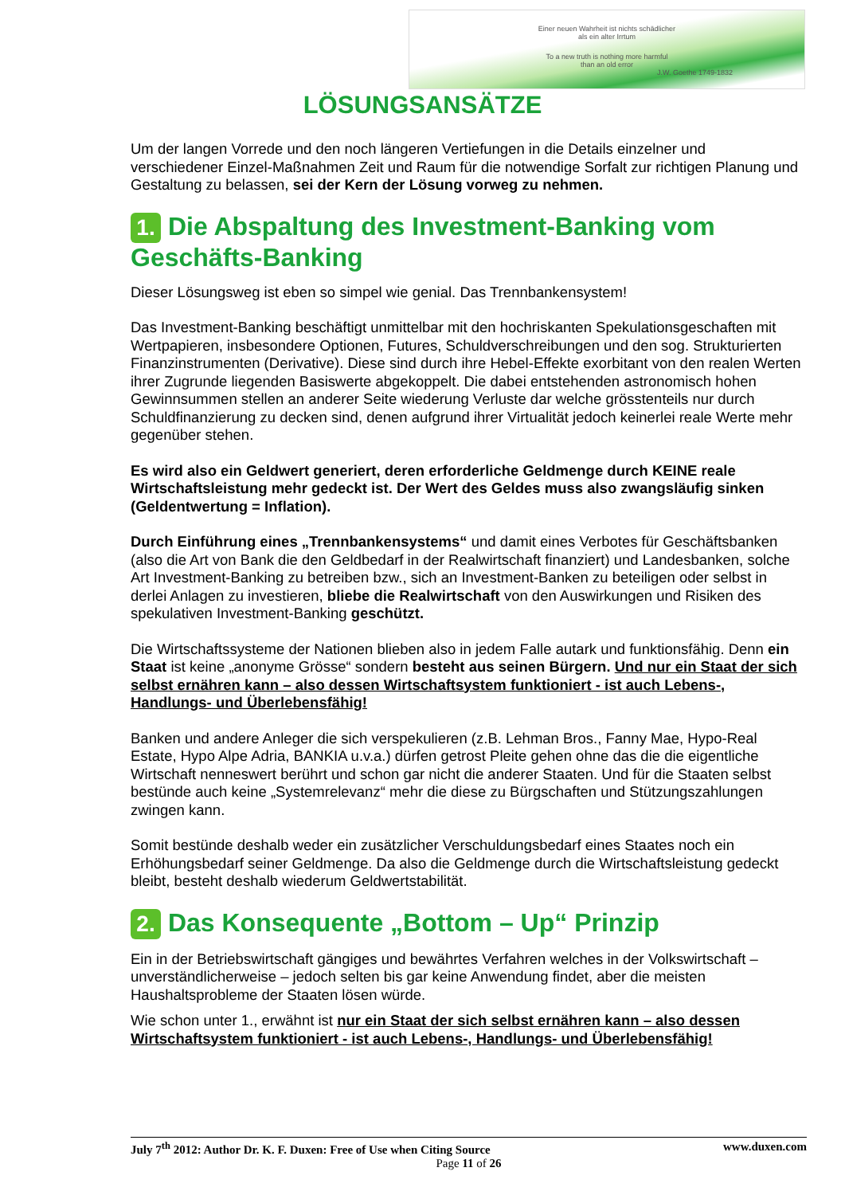Einer neuen Wahrheit ist nichts schädlicher
als ein alter Irrtum
To a new truth is nothing more harmful
than an old error
J.W. Goethe 1749-1832
LÖSUNGSANSÄTZE
Um der langen Vorrede und den noch längeren Vertiefungen in die Details einzelner und verschiedener Einzel-Maßnahmen Zeit und Raum für die notwendige Sorfalt zur richtigen Planung und Gestaltung zu belassen, sei der Kern der Lösung vorweg zu nehmen.
1. Die Abspaltung des Investment-Banking vom Geschäfts-Banking
Dieser Lösungsweg ist eben so simpel wie genial. Das Trennbankensystem!
Das Investment-Banking beschäftigt unmittelbar mit den hochriskanten Spekulationsgeschaften mit Wertpapieren, insbesondere Optionen, Futures, Schuldverschreibungen und den sog. Strukturierten Finanzinstrumenten (Derivative). Diese sind durch ihre Hebel-Effekte exorbitant von den realen Werten ihrer Zugrunde liegenden Basiswerte abgekoppelt. Die dabei entstehenden astronomisch hohen Gewinnsummen stellen an anderer Seite wiederung Verluste dar welche grösstenteils nur durch Schuldfinanzierung zu decken sind, denen aufgrund ihrer Virtualität jedoch keinerlei reale Werte mehr gegenüber stehen.
Es wird also ein Geldwert generiert, deren erforderliche Geldmenge durch KEINE reale Wirtschaftsleistung mehr gedeckt ist. Der Wert des Geldes muss also zwangsläufig sinken (Geldentwertung = Inflation).
Durch Einführung eines „Trennbankensystems“ und damit eines Verbotes für Geschäftsbanken (also die Art von Bank die den Geldbedarf in der Realwirtschaft finanziert) und Landesbanken, solche Art Investment-Banking zu betreiben bzw., sich an Investment-Banken zu beteiligen oder selbst in derlei Anlagen zu investieren, bliebe die Realwirtschaft von den Auswirkungen und Risiken des spekulativen Investment-Banking geschützt.
Die Wirtschaftssysteme der Nationen blieben also in jedem Falle autark und funktionsfähig. Denn ein Staat ist keine „anonyme Grösse“ sondern besteht aus seinen Bürgern. Und nur ein Staat der sich selbst ernähren kann – also dessen Wirtschaftsystem funktioniert - ist auch Lebens-, Handlungs- und Überlebensfähig!
Banken und andere Anleger die sich verspekulieren (z.B. Lehman Bros., Fanny Mae, Hypo-Real Estate, Hypo Alpe Adria, BANKIA u.v.a.) dürfen getrost Pleite gehen ohne das die die eigentliche Wirtschaft nenneswert berührt und schon gar nicht die anderer Staaten. Und für die Staaten selbst bestünde auch keine „Systemrelevanz“ mehr die diese zu Bürgschaften und Stützungszahlungen zwingen kann.
Somit bestünde deshalb weder ein zusätzlicher Verschuldungsbedarf eines Staates noch ein Erhöhungsbedarf seiner Geldmenge. Da also die Geldmenge durch die Wirtschaftsleistung gedeckt bleibt, besteht deshalb wiederum Geldwertstabilität.
2. Das Konsequente „Bottom – Up“ Prinzip
Ein in der Betriebswirtschaft gängiges und bewährtes Verfahren welches in der Volkswirtschaft – unverständlicherweise – jedoch selten bis gar keine Anwendung findet, aber die meisten Haushaltsprobleme der Staaten lösen würde.
Wie schon unter 1., erwähnt ist nur ein Staat der sich selbst ernähren kann – also dessen Wirtschaftsystem funktioniert - ist auch Lebens-, Handlungs- und Überlebensfähig!
July 7<sup>th</sup> 2012: Author Dr. K. F. Duxen: Free of Use when Citing Source www.duxen.com
Page 11 of 26